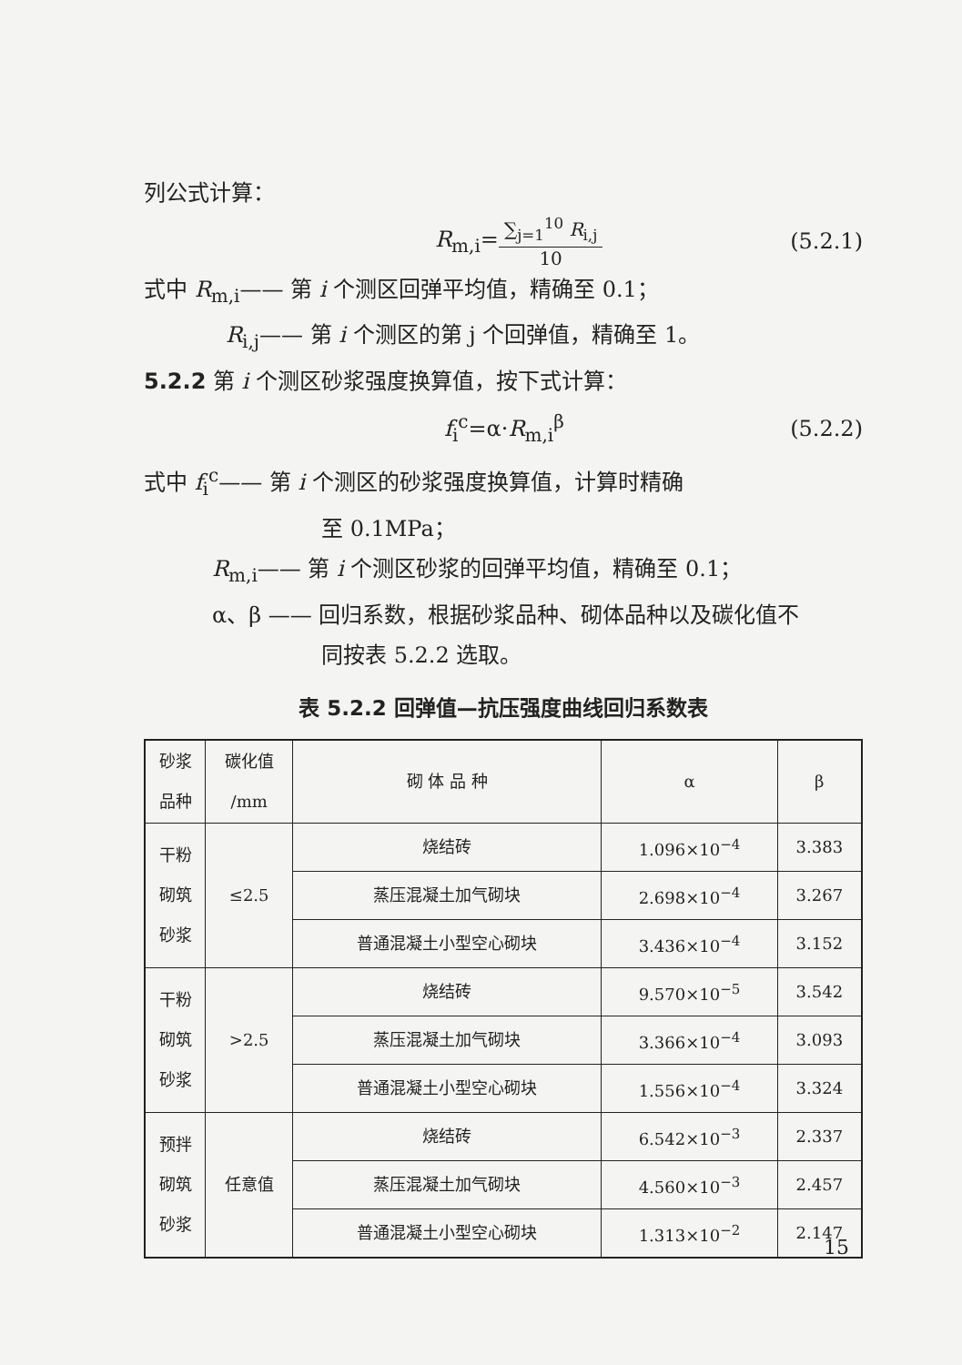列公式计算：
R<sub>m,i</sub>=
∑<sub>j=1</sub><sup>10</sup> R<sub>i,j</sub>
10
(5.2.1)
式中 R<sub>m,i</sub>—— 第 i 个测区回弹平均值，精确至 0.1；
R<sub>i,j</sub>—— 第 i 个测区的第 j 个回弹值，精确至 1。
5.2.2 第 i 个测区砂浆强度换算值，按下式计算：
f<sub>i</sub><sup>c</sup>=α·R<sub>m,i</sub><sup>β</sup> (5.2.2)
式中 f<sub>i</sub><sup>c</sup>—— 第 i 个测区的砂浆强度换算值，计算时精确
至 0.1MPa；
R<sub>m,i</sub>—— 第 i 个测区砂浆的回弹平均值，精确至 0.1；
α、β —— 回归系数，根据砂浆品种、砌体品种以及碳化值不
同按表 5.2.2 选取。
表 5.2.2 回弹值—抗压强度曲线回归系数表
| 砂浆 品种 | 碳化值 /mm | 砌 体 品 种 | α | β |
| --- | --- | --- | --- | --- |
| 干粉 砌筑 砂浆 | ≤2.5 | 烧结砖 | 1.096×10<sup>−4</sup> | 3.383 |
| | | 蒸压混凝土加气砌块 | 2.698×10<sup>−4</sup> | 3.267 |
| | | 普通混凝土小型空心砌块 | 3.436×10<sup>−4</sup> | 3.152 |
| 干粉 砌筑 砂浆 | >2.5 | 烧结砖 | 9.570×10<sup>−5</sup> | 3.542 |
| | | 蒸压混凝土加气砌块 | 3.366×10<sup>−4</sup> | 3.093 |
| | | 普通混凝土小型空心砌块 | 1.556×10<sup>−4</sup> | 3.324 |
| 预拌 砌筑 砂浆 | 任意值 | 烧结砖 | 6.542×10<sup>−3</sup> | 2.337 |
| | | 蒸压混凝土加气砌块 | 4.560×10<sup>−3</sup> | 2.457 |
| | | 普通混凝土小型空心砌块 | 1.313×10<sup>−2</sup> | 2.147 |
15